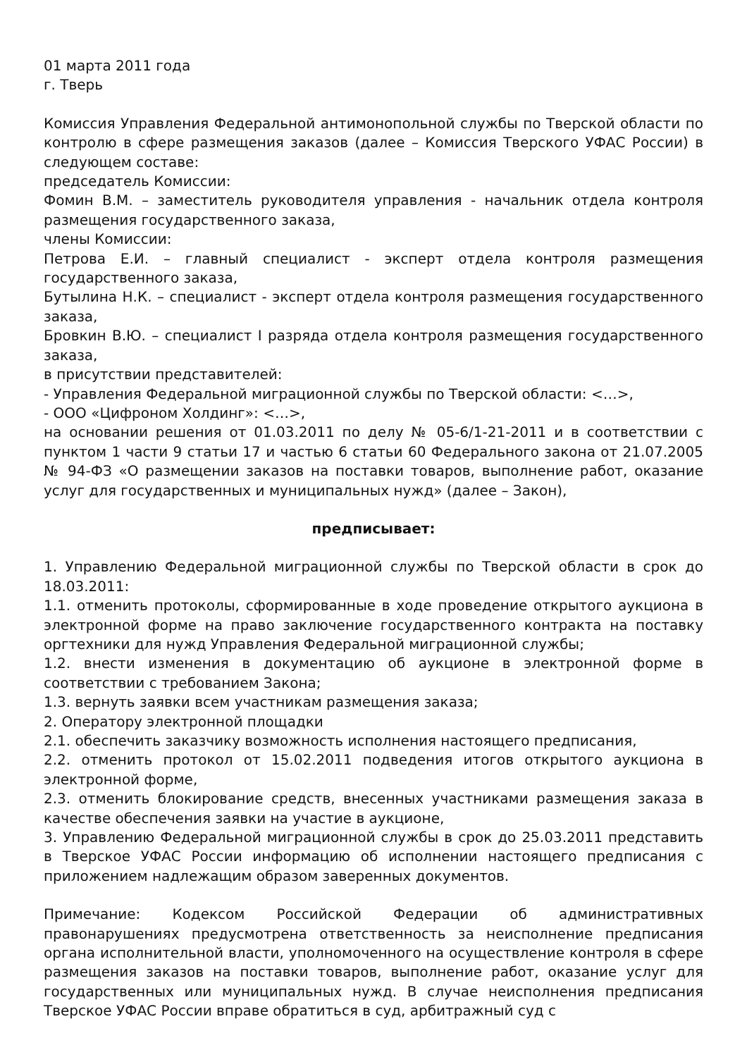01 марта 2011 года
г. Тверь
Комиссия Управления Федеральной антимонопольной службы по Тверской области по контролю в сфере размещения заказов (далее – Комиссия Тверского УФАС России) в следующем составе:
председатель Комиссии:
Фомин В.М. – заместитель руководителя управления - начальник отдела контроля размещения государственного заказа,
члены Комиссии:
Петрова Е.И. – главный специалист - эксперт отдела контроля размещения государственного заказа,
Бутылина Н.К. – специалист - эксперт отдела контроля размещения государственного заказа,
Бровкин В.Ю. – специалист I разряда отдела контроля размещения государственного заказа,
в присутствии представителей:
- Управления Федеральной миграционной службы по Тверской области: <…>,
- ООО «Цифроном Холдинг»: <…>,
на основании решения от 01.03.2011 по делу № 05-6/1-21-2011 и в соответствии с пунктом 1 части 9 статьи 17 и частью 6 статьи 60 Федерального закона от 21.07.2005 № 94-ФЗ «О размещении заказов на поставки товаров, выполнение работ, оказание услуг для государственных и муниципальных нужд» (далее – Закон),
предписывает:
1. Управлению Федеральной миграционной службы по Тверской области в срок до 18.03.2011:
1.1. отменить протоколы, сформированные в ходе проведение открытого аукциона в электронной форме на право заключение государственного контракта на поставку оргтехники для нужд Управления Федеральной миграционной службы;
1.2. внести изменения в документацию об аукционе в электронной форме в соответствии с требованием Закона;
1.3. вернуть заявки всем участникам размещения заказа;
2. Оператору электронной площадки
2.1. обеспечить заказчику возможность исполнения настоящего предписания,
2.2. отменить протокол от 15.02.2011 подведения итогов открытого аукциона в электронной форме,
2.3. отменить блокирование средств, внесенных участниками размещения заказа в качестве обеспечения заявки на участие в аукционе,
3. Управлению Федеральной миграционной службы в срок до 25.03.2011 представить в Тверское УФАС России информацию об исполнении настоящего предписания с приложением надлежащим образом заверенных документов.
Примечание: Кодексом Российской Федерации об административных правонарушениях предусмотрена ответственность за неисполнение предписания органа исполнительной власти, уполномоченного на осуществление контроля в сфере размещения заказов на поставки товаров, выполнение работ, оказание услуг для государственных или муниципальных нужд. В случае неисполнения предписания Тверское УФАС России вправе обратиться в суд, арбитражный суд с